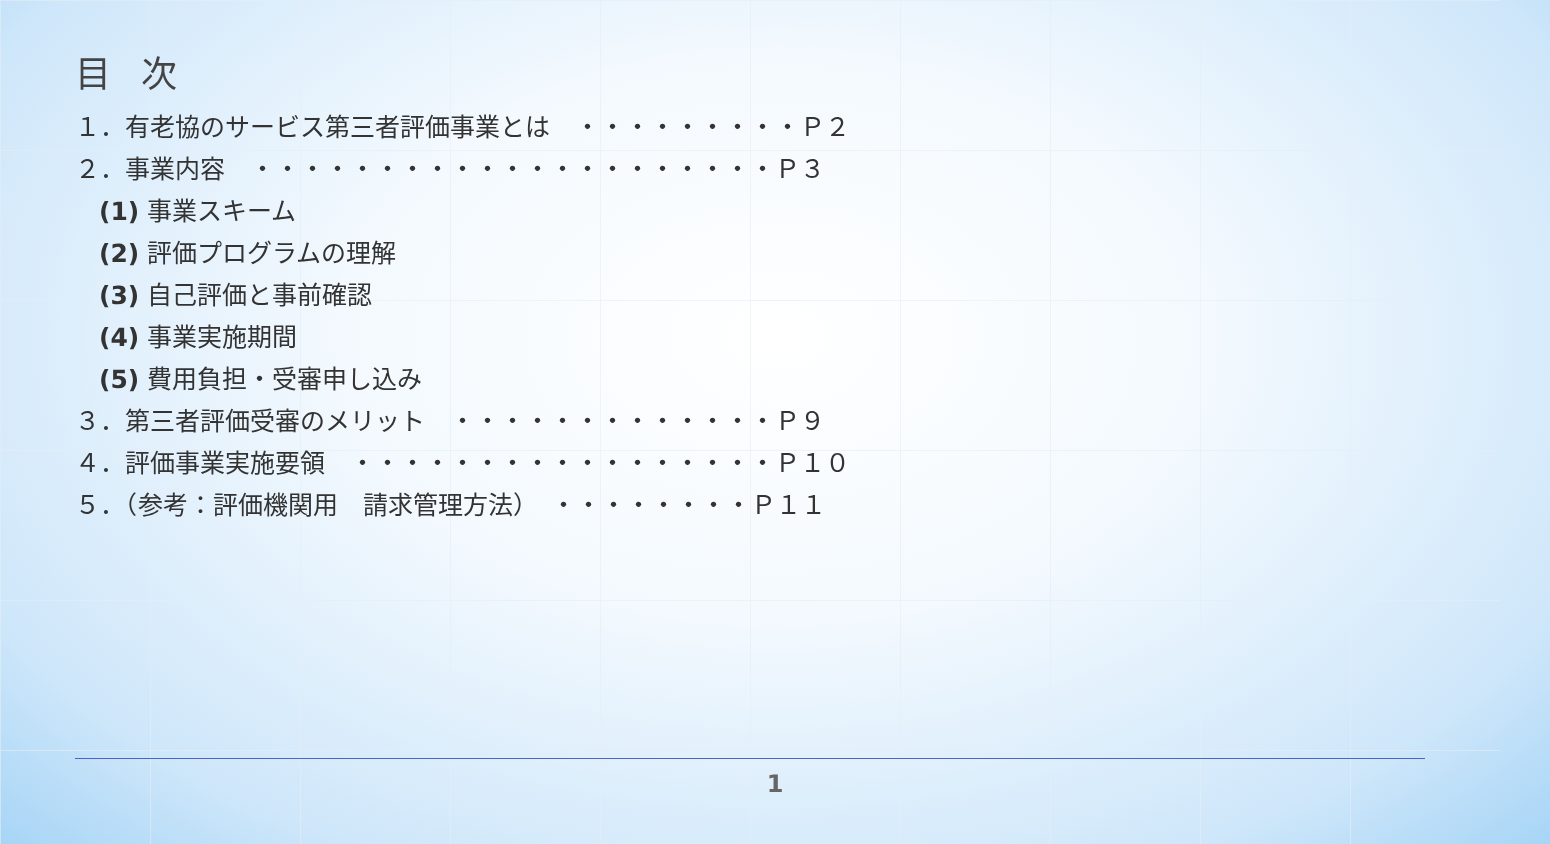目次
１．有老協のサービス第三者評価事業とは　・・・・・・・・・Ｐ２
２．事業内容　・・・・・・・・・・・・・・・・・・・・・Ｐ３
(1) 事業スキーム
(2) 評価プログラムの理解
(3) 自己評価と事前確認
(4) 事業実施期間
(5) 費用負担・受審申し込み
３．第三者評価受審のメリット　・・・・・・・・・・・・・Ｐ９
４．評価事業実施要領　・・・・・・・・・・・・・・・・・Ｐ１０
５．（参考：評価機関用　請求管理方法）　・・・・・・・・Ｐ１１
1